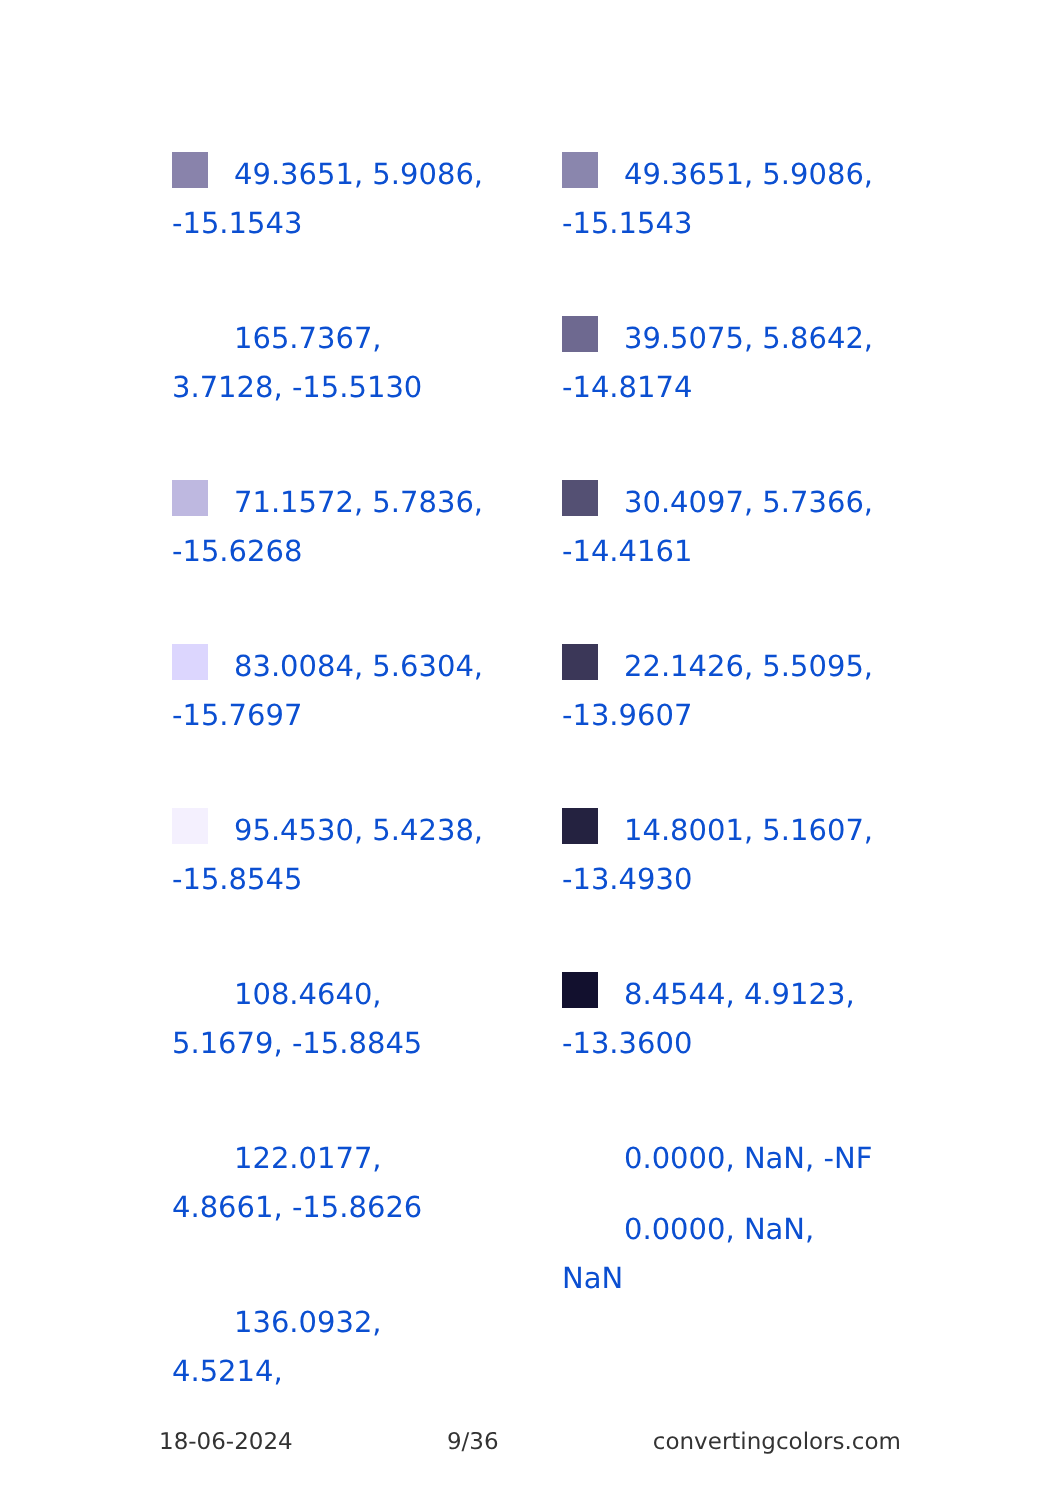49.3651, 5.9086, -15.1543
165.7367, 3.7128, -15.5130
71.1572, 5.7836, -15.6268
83.0084, 5.6304, -15.7697
95.4530, 5.4238, -15.8545
108.4640, 5.1679, -15.8845
122.0177, 4.8661, -15.8626
136.0932, 4.5214,
49.3651, 5.9086, -15.1543
39.5075, 5.8642, -14.8174
30.4097, 5.7366, -14.4161
22.1426, 5.5095, -13.9607
14.8001, 5.1607, -13.4930
8.4544, 4.9123, -13.3600
0.0000, NaN, -NF
0.0000, NaN, NaN
18-06-2024 9/36 convertingcolors.com